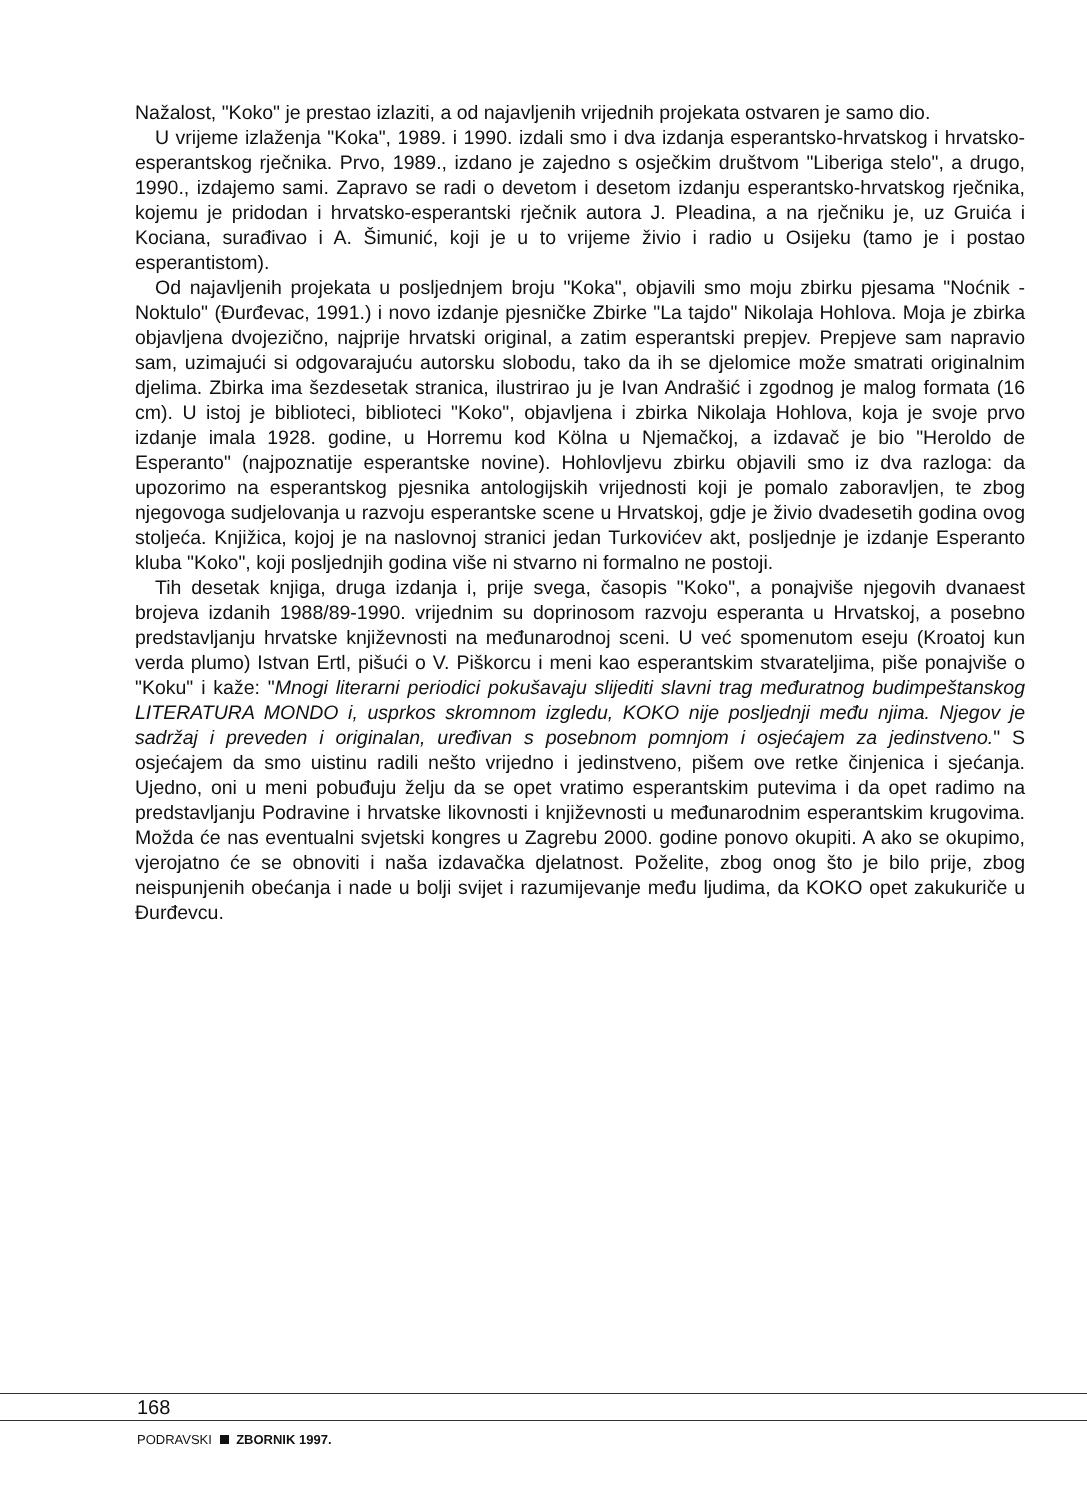Nažalost, "Koko" je prestao izlaziti, a od najavljenih vrijednih projekata ostvaren je samo dio.
U vrijeme izlaženja "Koka", 1989. i 1990. izdali smo i dva izdanja esperantsko-hrvatskog i hrvatsko-esperantskog rječnika. Prvo, 1989., izdano je zajedno s osječkim društvom "Liberiga stelo", a drugo, 1990., izdajemo sami. Zapravo se radi o devetom i desetom izdanju esperantsko-hrvatskog rječnika, kojemu je pridodan i hrvatsko-esperantski rječnik autora J. Pleadina, a na rječniku je, uz Gruića i Kociana, surađivao i A. Šimunić, koji je u to vrijeme živio i radio u Osijeku (tamo je i postao esperantistom).
Od najavljenih projekata u posljednjem broju "Koka", objavili smo moju zbirku pjesama "Noćnik - Noktulo" (Đurđevac, 1991.) i novo izdanje pjesničke Zbirke "La tajdo" Nikolaja Hohlova. Moja je zbirka objavljena dvojezično, najprije hrvatski original, a zatim esperantski prepjev. Prepjeve sam napravio sam, uzimajući si odgovarajuću autorsku slobodu, tako da ih se djelomice može smatrati originalnim djelima. Zbirka ima šezdesetak stranica, ilustrirao ju je Ivan Andrašić i zgodnog je malog formata (16 cm). U istoj je biblioteci, biblioteci "Koko", objavljena i zbirka Nikolaja Hohlova, koja je svoje prvo izdanje imala 1928. godine, u Horremu kod Kölna u Njemačkoj, a izdavač je bio "Heroldo de Esperanto" (najpoznatije esperantske novine). Hohlovljevu zbirku objavili smo iz dva razloga: da upozorimo na esperantskog pjesnika antologijskih vrijednosti koji je pomalo zaboravljen, te zbog njegovoga sudjelovanja u razvoju esperantske scene u Hrvatskoj, gdje je živio dvadesetih godina ovog stoljeća. Knjižica, kojoj je na naslovnoj stranici jedan Turkovićev akt, posljednje je izdanje Esperanto kluba "Koko", koji posljednjih godina više ni stvarno ni formalno ne postoji.
Tih desetak knjiga, druga izdanja i, prije svega, časopis "Koko", a ponajviše njegovih dvanaest brojeva izdanih 1988/89-1990. vrijednim su doprinosom razvoju esperanta u Hrvatskoj, a posebno predstavljanju hrvatske književnosti na međunarodnoj sceni. U već spomenutom eseju (Kroatoj kun verda plumo) Istvan Ertl, pišući o V. Piškorcu i meni kao esperantskim stvarateljima, piše ponajviše o "Koku" i kaže: "Mnogi literarni periodici pokušavaju slijediti slavni trag međuratnog budimpeštanskog LITERATURA MONDO i, usprkos skromnom izgledu, KOKO nije posljednji među njima. Njegov je sadržaj i preveden i originalan, uređivan s posebnom pomnjom i osjećajem za jedinstveno." S osjećajem da smo uistinu radili nešto vrijedno i jedinstveno, pišem ove retke činjenica i sjećanja. Ujedno, oni u meni pobuđuju želju da se opet vratimo esperantskim putevima i da opet radimo na predstavljanju Podravine i hrvatske likovnosti i književnosti u međunarodnim esperantskim krugovima. Možda će nas eventualni svjetski kongres u Zagrebu 2000. godine ponovo okupiti. A ako se okupimo, vjerojatno će se obnoviti i naša izdavačka djelatnost. Poželite, zbog onog što je bilo prije, zbog neispunjenih obećanja i nade u bolji svijet i razumijevanje među ljudima, da KOKO opet zakukuriče u Đurđevcu.
168
PODRAVSKI ZBORNIK 1997.